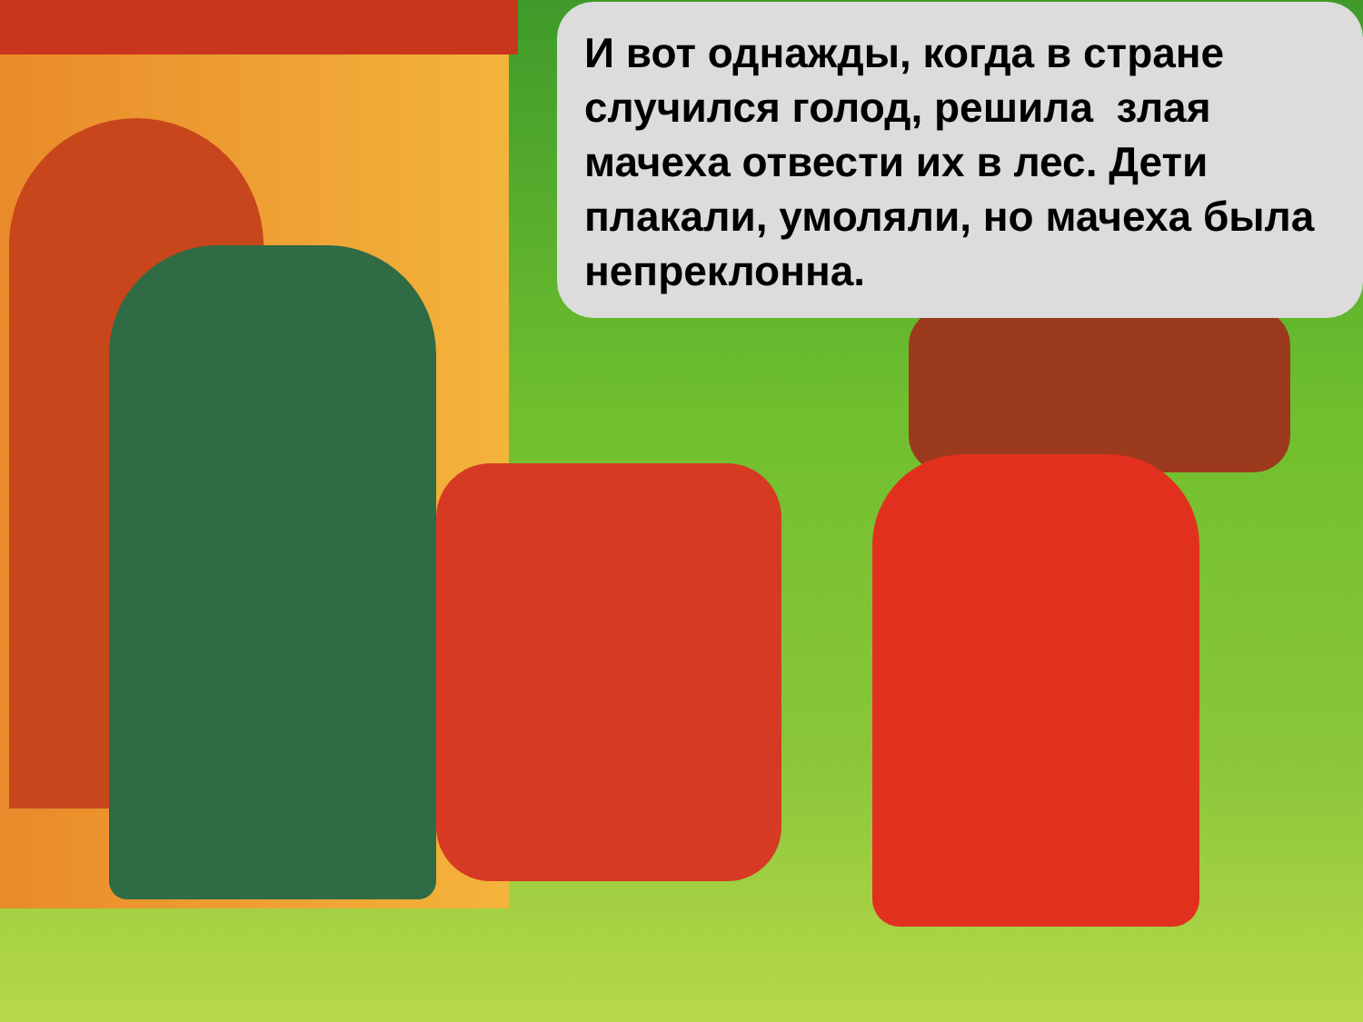И вот однажды, когда в стране случился голод, решила злая мачеха отвести их в лес. Дети плакали, умоляли, но мачеха была непреклонна.